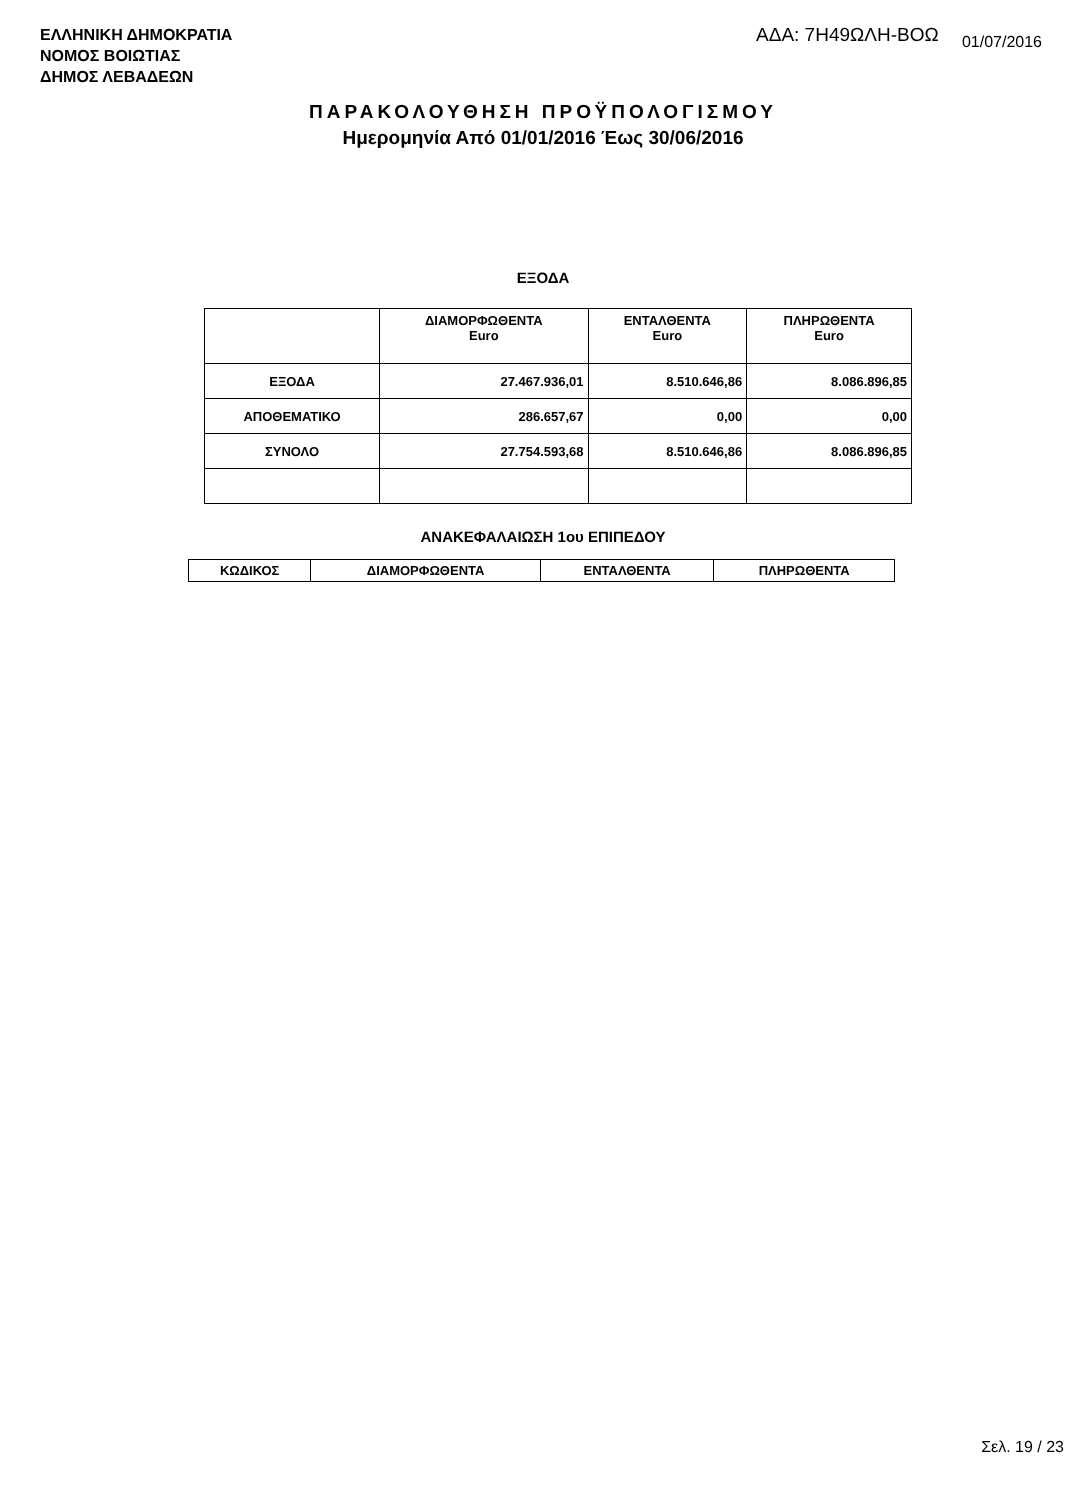ΕΛΛΗΝΙΚΗ ΔΗΜΟΚΡΑΤΙΑ
ΝΟΜΟΣ ΒΟΙΩΤΙΑΣ
ΔΗΜΟΣ ΛΕΒΑΔΕΩΝ
ΑΔΑ: 7Η49ΩΛΗ-ΒΟΩ 01/07/2016
ΠΑΡΑΚΟΛΟΥΘΗΣΗ ΠΡΟΫΠΟΛΟΓΙΣΜΟΥ
Ημερομηνία Από 01/01/2016 Έως 30/06/2016
ΕΞΟΔΑ
| | ΔΙΑΜΟΡΦΩΘΕΝΤΑ Euro | ΕΝΤΑΛΘΕΝΤΑ Euro | ΠΛΗΡΩΘΕΝΤΑ Euro |
| --- | --- | --- | --- |
| ΕΞΟΔΑ | 27.467.936,01 | 8.510.646,86 | 8.086.896,85 |
| ΑΠΟΘΕΜΑΤΙΚΟ | 286.657,67 | 0,00 | 0,00 |
| ΣΥΝΟΛΟ | 27.754.593,68 | 8.510.646,86 | 8.086.896,85 |
ΑΝΑΚΕΦΑΛΑΙΩΣΗ 1ου ΕΠΙΠΕΔΟΥ
| ΚΩΔΙΚΟΣ | ΔΙΑΜΟΡΦΩΘΕΝΤΑ | ΕΝΤΑΛΘΕΝΤΑ | ΠΛΗΡΩΘΕΝΤΑ |
| --- | --- | --- | --- |
Σελ. 19 / 23